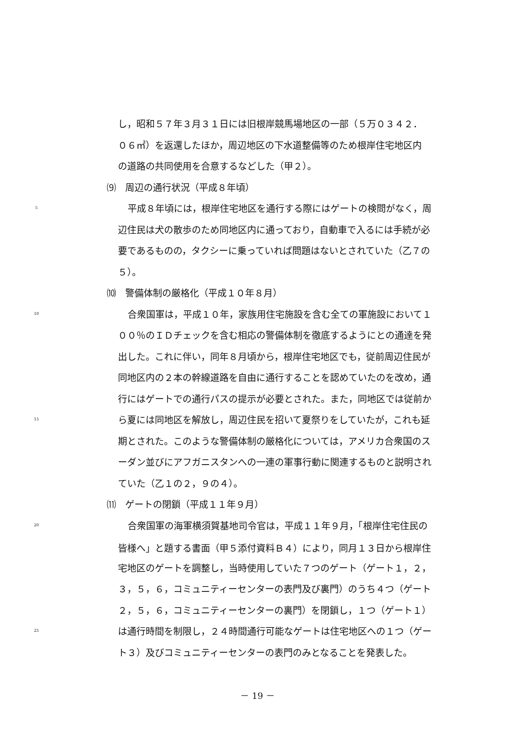し，昭和５７年３月３１日には旧根岸競馬場地区の一部（５万０３４２．
０６㎡）を返還したほか，周辺地区の下水道整備等のため根岸住宅地区内
の道路の共同使用を合意するなどした（甲２）。
⑼　周辺の通行状況（平成８年頃）
5 平成８年頃には，根岸住宅地区を通行する際にはゲートの検問がなく，周
辺住民は犬の散歩のため同地区内に通っており，自動車で入るには手続が必
要であるものの，タクシーに乗っていれば問題はないとされていた（乙７の
５）。
⑽　警備体制の厳格化（平成１０年８月）
10 合衆国軍は，平成１０年，家族用住宅施設を含む全ての軍施設において１
００％のＩＤチェックを含む相応の警備体制を徹底するようにとの通達を発
出した。これに伴い，同年８月頃から，根岸住宅地区でも，従前周辺住民が
同地区内の２本の幹線道路を自由に通行することを認めていたのを改め，通
行にはゲートでの通行パスの提示が必要とされた。また，同地区では従前か
15 ら夏には同地区を解放し，周辺住民を招いて夏祭りをしていたが，これも延
期とされた。このような警備体制の厳格化については，アメリカ合衆国のス
ーダン並びにアフガニスタンへの一連の軍事行動に関連するものと説明され
ていた（乙１の２，９の４）。
⑾　ゲートの閉鎖（平成１１年９月）
20 合衆国軍の海軍横須賀基地司令官は，平成１１年９月，「根岸住宅住民の
皆様へ」と題する書面（甲５添付資料Ｂ４）により，同月１３日から根岸住
宅地区のゲートを調整し，当時使用していた７つのゲート（ゲート１，２，
３，５，６，コミュニティーセンターの表門及び裏門）のうち４つ（ゲート
２，５，６，コミュニティーセンターの裏門）を閉鎖し，１つ（ゲート１）
25 は通行時間を制限し，２４時間通行可能なゲートは住宅地区への１つ（ゲー
ト３）及びコミュニティーセンターの表門のみとなることを発表した。
－ 19 －